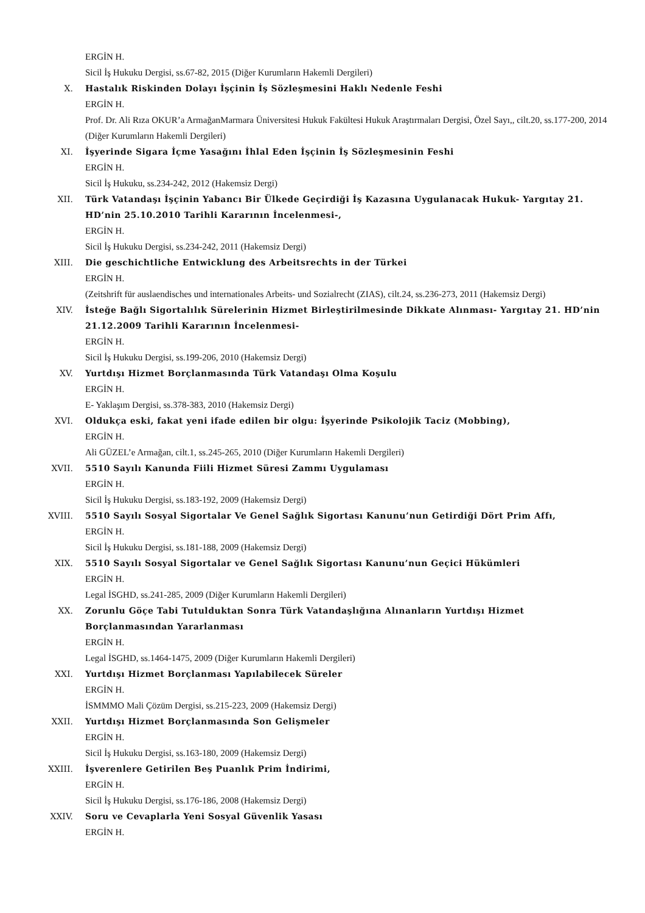ERGİN H.
Sicil İş Hukuku Dergisi, ss.67-82, 2015 (Diğer Kurumların Hakemli Dergileri)
X. Hastalık Riskinden Dolayı İşçinin İş Sözleşmesini Haklı Nedenle Feshi
ERGİN H.
Prof. Dr. Ali Rıza OKUR’a ArmağanMarmara Üniversitesi Hukuk Fakültesi Hukuk Araştırmaları Dergisi, Özel Sayı,, cilt.20, ss.177-200, 2014 (Diğer Kurumların Hakemli Dergileri)
XI. İşyerinde Sigara İçme Yasağını İhlal Eden İşçinin İş Sözleşmesinin Feshi
ERGİN H.
Sicil İş Hukuku, ss.234-242, 2012 (Hakemsiz Dergi)
XII. Türk Vatandaşı İşçinin Yabancı Bir Ülkede Geçirdiği İş Kazasına Uygulanacak Hukuk- Yargıtay 21. HD’nin 25.10.2010 Tarihli Kararının İncelenmesi-,
ERGİN H.
Sicil İş Hukuku Dergisi, ss.234-242, 2011 (Hakemsiz Dergi)
XIII. Die geschichtliche Entwicklung des Arbeitsrechts in der Türkei
ERGİN H.
(Zeitshrift für auslaendisches und internationales Arbeits- und Sozialrecht (ZIAS), cilt.24, ss.236-273, 2011 (Hakemsiz Dergi)
XIV. İsteğe Bağlı Sigortalılık Sürelerinin Hizmet Birleştirilmesinde Dikkate Alınması- Yargıtay 21. HD’nin 21.12.2009 Tarihli Kararının İncelenmesi-
ERGİN H.
Sicil İş Hukuku Dergisi, ss.199-206, 2010 (Hakemsiz Dergi)
XV. Yurtdışı Hizmet Borçlanmasında Türk Vatandaşı Olma Koşulu
ERGİN H.
E- Yaklaşım Dergisi, ss.378-383, 2010 (Hakemsiz Dergi)
XVI. Oldukça eski, fakat yeni ifade edilen bir olgu: İşyerinde Psikolojik Taciz (Mobbing),
ERGİN H.
Ali GÜZEL’e Armağan, cilt.1, ss.245-265, 2010 (Diğer Kurumların Hakemli Dergileri)
XVII. 5510 Sayılı Kanunda Fiili Hizmet Süresi Zammı Uygulaması
ERGİN H.
Sicil İş Hukuku Dergisi, ss.183-192, 2009 (Hakemsiz Dergi)
XVIII. 5510 Sayılı Sosyal Sigortalar Ve Genel Sağlık Sigortası Kanunu’nun Getirdiği Dört Prim Affı,
ERGİN H.
Sicil İş Hukuku Dergisi, ss.181-188, 2009 (Hakemsiz Dergi)
XIX. 5510 Sayılı Sosyal Sigortalar ve Genel Sağlık Sigortası Kanunu’nun Geçici Hükümleri
ERGİN H.
Legal İSGHD, ss.241-285, 2009 (Diğer Kurumların Hakemli Dergileri)
XX. Zorunlu Göçe Tabi Tutulduktan Sonra Türk Vatandaşlığına Alınanların Yurtdışı Hizmet Borçlanmasından Yararlanması
ERGİN H.
Legal İSGHD, ss.1464-1475, 2009 (Diğer Kurumların Hakemli Dergileri)
XXI. Yurtdışı Hizmet Borçlanması Yapılabilecek Süreler
ERGİN H.
İSMMMO Mali Çözüm Dergisi, ss.215-223, 2009 (Hakemsiz Dergi)
XXII. Yurtdışı Hizmet Borçlanmasında Son Gelişmeler
ERGİN H.
Sicil İş Hukuku Dergisi, ss.163-180, 2009 (Hakemsiz Dergi)
XXIII. İşverenlere Getirilen Beş Puanlık Prim İndirimi,
ERGİN H.
Sicil İş Hukuku Dergisi, ss.176-186, 2008 (Hakemsiz Dergi)
XXIV. Soru ve Cevaplarla Yeni Sosyal Güvenlik Yasası
ERGİN H.